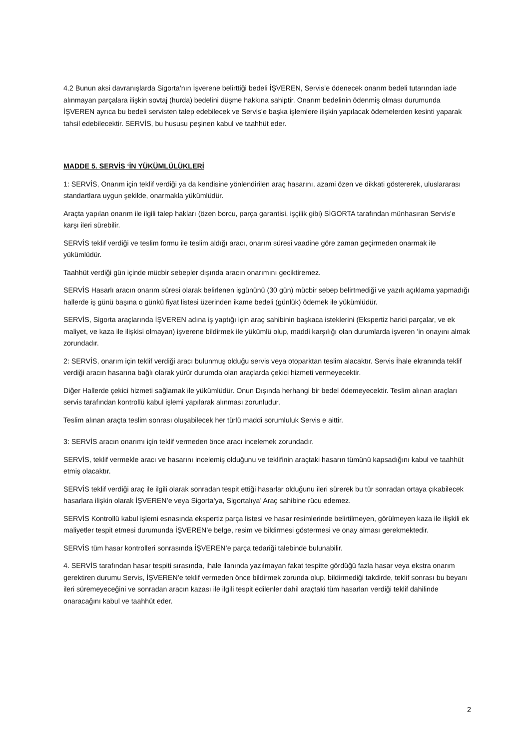4.2 Bunun aksi davranışlarda Sigorta’nın İşverene belirttiği bedeli İŞVEREN, Servis’e ödenecek onarım bedeli tutarından iade alınmayan parçalara ilişkin sovtaj (hurda) bedelini düşme hakkına sahiptir. Onarım bedelinin ödenmiş olması durumunda İŞVEREN ayrıca bu bedeli servisten talep edebilecek ve Servis’e başka işlemlere ilişkin yapılacak ödemelerden kesinti yaparak tahsil edebilecektir. SERVİS, bu hususu peşinen kabul ve taahhüt eder.
MADDE 5. SERVİS ‘İN YÜKÜMLÜLÜKLERİ
1: SERVİS, Onarım için teklif verdiği ya da kendisine yönlendirilen araç hasarını, azami özen ve dikkati göstererek, uluslararası standartlara uygun şekilde, onarmakla yükümlüdür.
Araçta yapılan onarım ile ilgili talep hakları (özen borcu, parça garantisi, işçilik gibi) SİGORTA tarafından münhasıran Servis’e karşı ileri sürebilir.
SERVİS teklif verdiği ve teslim formu ile teslim aldığı aracı, onarım süresi vaadine göre zaman geçirmeden onarmak ile yükümlüdür.
Taahhüt verdiği gün içinde mücbir sebepler dışında aracın onarımını geciktiremez.
SERVİS Hasarlı aracın onarım süresi olarak belirlenen işgününü (30 gün) mücbir sebep belirtmediği ve yazılı açıklama yapmadığı hallerde iş günü başına o günkü fiyat listesi üzerinden ikame bedeli (günlük) ödemek ile yükümlüdür.
SERVİS, Sigorta araçlarında İŞVEREN adına iş yaptığı için araç sahibinin başkaca isteklerini (Ekspertiz harici parçalar, ve ek maliyet, ve kaza ile ilişkisi olmayan) işverene bildirmek ile yükümlü olup, maddi karşılığı olan durumlarda işveren ’in onayını almak zorundadır.
2: SERVİS, onarım için teklif verdiği aracı bulunmuş olduğu servis veya otoparktan teslim alacaktır. Servis İhale ekranında teklif verdiği aracın hasarına bağlı olarak yürür durumda olan araçlarda çekici hizmeti vermeyecektir.
Diğer Hallerde çekici hizmeti sağlamak ile yükümlüdür. Onun Dışında herhangi bir bedel ödemeyecektir. Teslim alınan araçları servis tarafından kontrollü kabul işlemi yapılarak alınması zorunludur,
Teslim alınan araçta teslim sonrası oluşabilecek her türlü maddi sorumluluk Servis e aittir.
3: SERVİS aracın onarımı için teklif vermeden önce aracı incelemek zorundadır.
SERVİS, teklif vermekle aracı ve hasarını incelemiş olduğunu ve teklifinin araçtaki hasarın tümünü kapsadığını kabul ve taahhüt etmiş olacaktır.
SERVİS teklif verdiği araç ile ilgili olarak sonradan tespit ettiği hasarlar olduğunu ileri sürerek bu tür sonradan ortaya çıkabilecek hasarlara ilişkin olarak İŞVEREN’e veya Sigorta’ya, Sigortalıya’ Araç sahibine rücu edemez.
SERVİS Kontrollü kabul işlemi esnasında ekspertiz parça listesi ve hasar resimlerinde belirtilmeyen, görülmeyen kaza ile ilişkili ek maliyetler tespit etmesi durumunda İŞVEREN’e belge, resim ve bildirmesi göstermesi ve onay alması gerekmektedir.
SERVİS tüm hasar kontrolleri sonrasında İŞVEREN’e parça tedariği talebinde bulunabilir.
4. SERVİS tarafından hasar tespiti sırasında, ihale ilanında yazılmayan fakat tespitte gördüğü fazla hasar veya ekstra onarım gerektiren durumu Servis, İŞVEREN’e teklif vermeden önce bildirmek zorunda olup, bildirmediği takdirde, teklif sonrası bu beyanı ileri süremeyeceğini ve sonradan aracın kazası ile ilgili tespit edilenler dahil araçtaki tüm hasarları verdiği teklif dahilinde onaracağını kabul ve taahhüt eder.
2